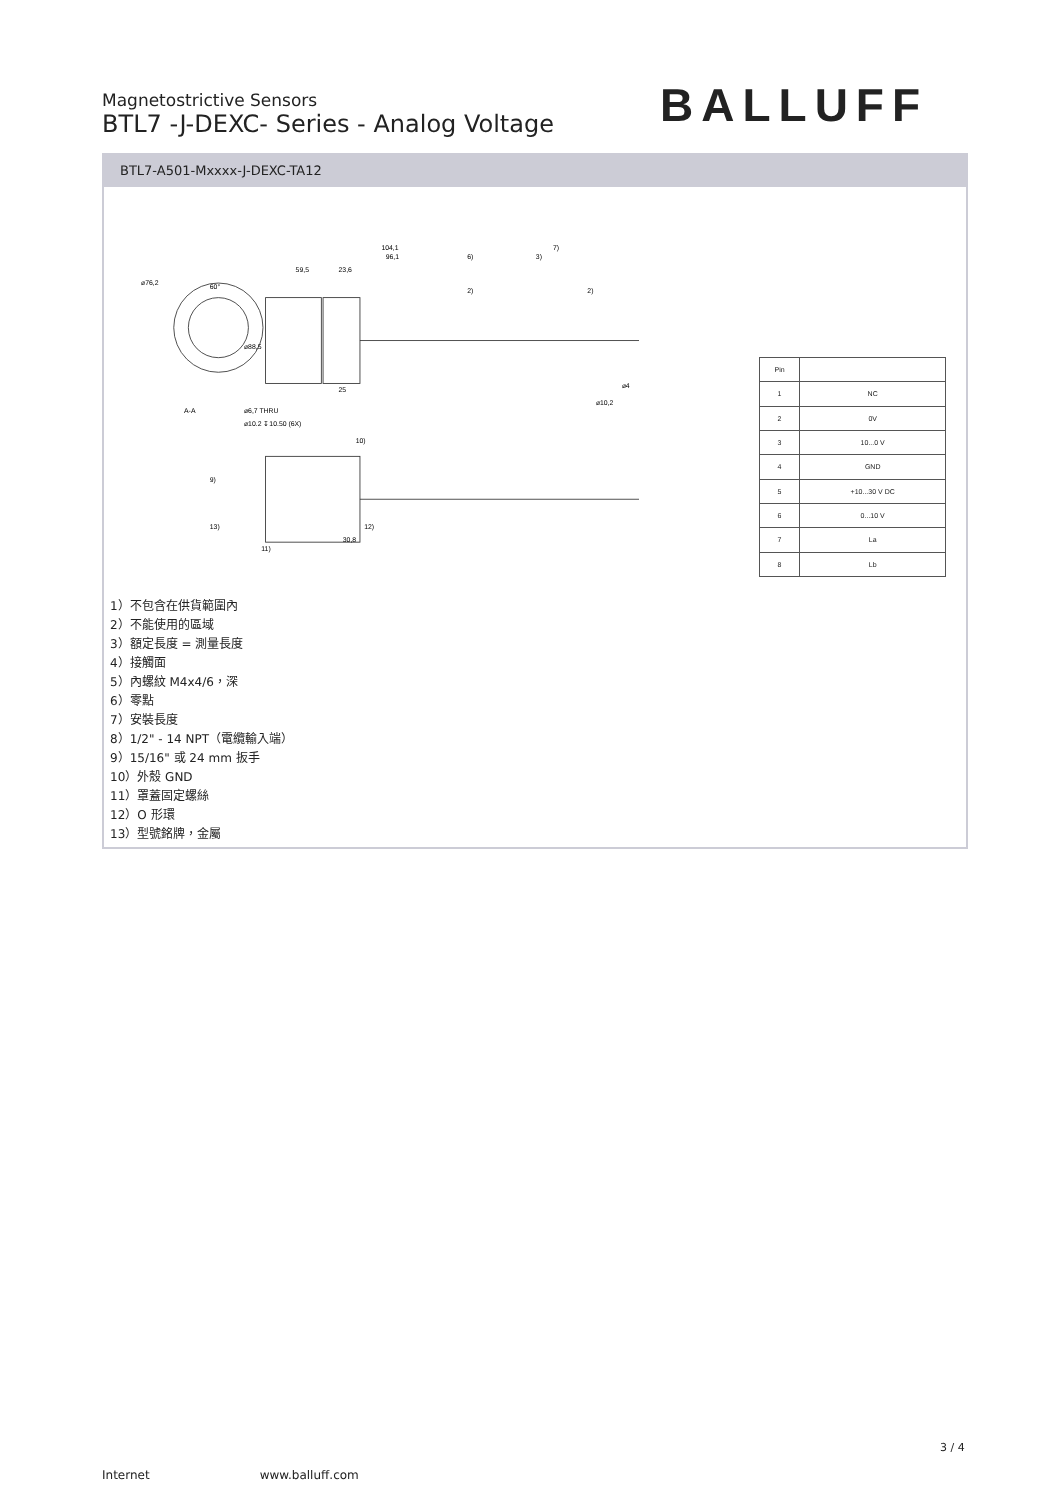Magnetostrictive Sensors
BTL7 -J-DEXC- Series - Analog Voltage
BALLUFF
BTL7-A501-Mxxxx-J-DEXC-TA12
104,1
7)
96,1
6)
3)
59,5
23,6
⌀76,2
60°
⌀88,5
⌀4
⌀10,2
2)
2)
25
A-A
⌀6,7 THRU
⌀10.2 ↧10.50 (6X)
30,8
11)
13)
12)
9)
10)
| Pin | |
| --- | --- |
| 1 | NC |
| 2 | 0V |
| 3 | 10...0 V |
| 4 | GND |
| 5 | +10...30 V DC |
| 6 | 0...10 V |
| 7 | La |
| 8 | Lb |
1）不包含在供貨範圍內
2）不能使用的區域
3）額定長度 = 測量長度
4）接觸面
5）內螺紋 M4x4/6，深
6）零點
7）安裝長度
8）1/2" - 14 NPT（電纜輸入端）
9）15/16" 或 24 mm 扳手
10）外殼 GND
11）罩蓋固定螺絲
12）O 形環
13）型號銘牌，金屬
3 / 4
Internet www.balluff.com